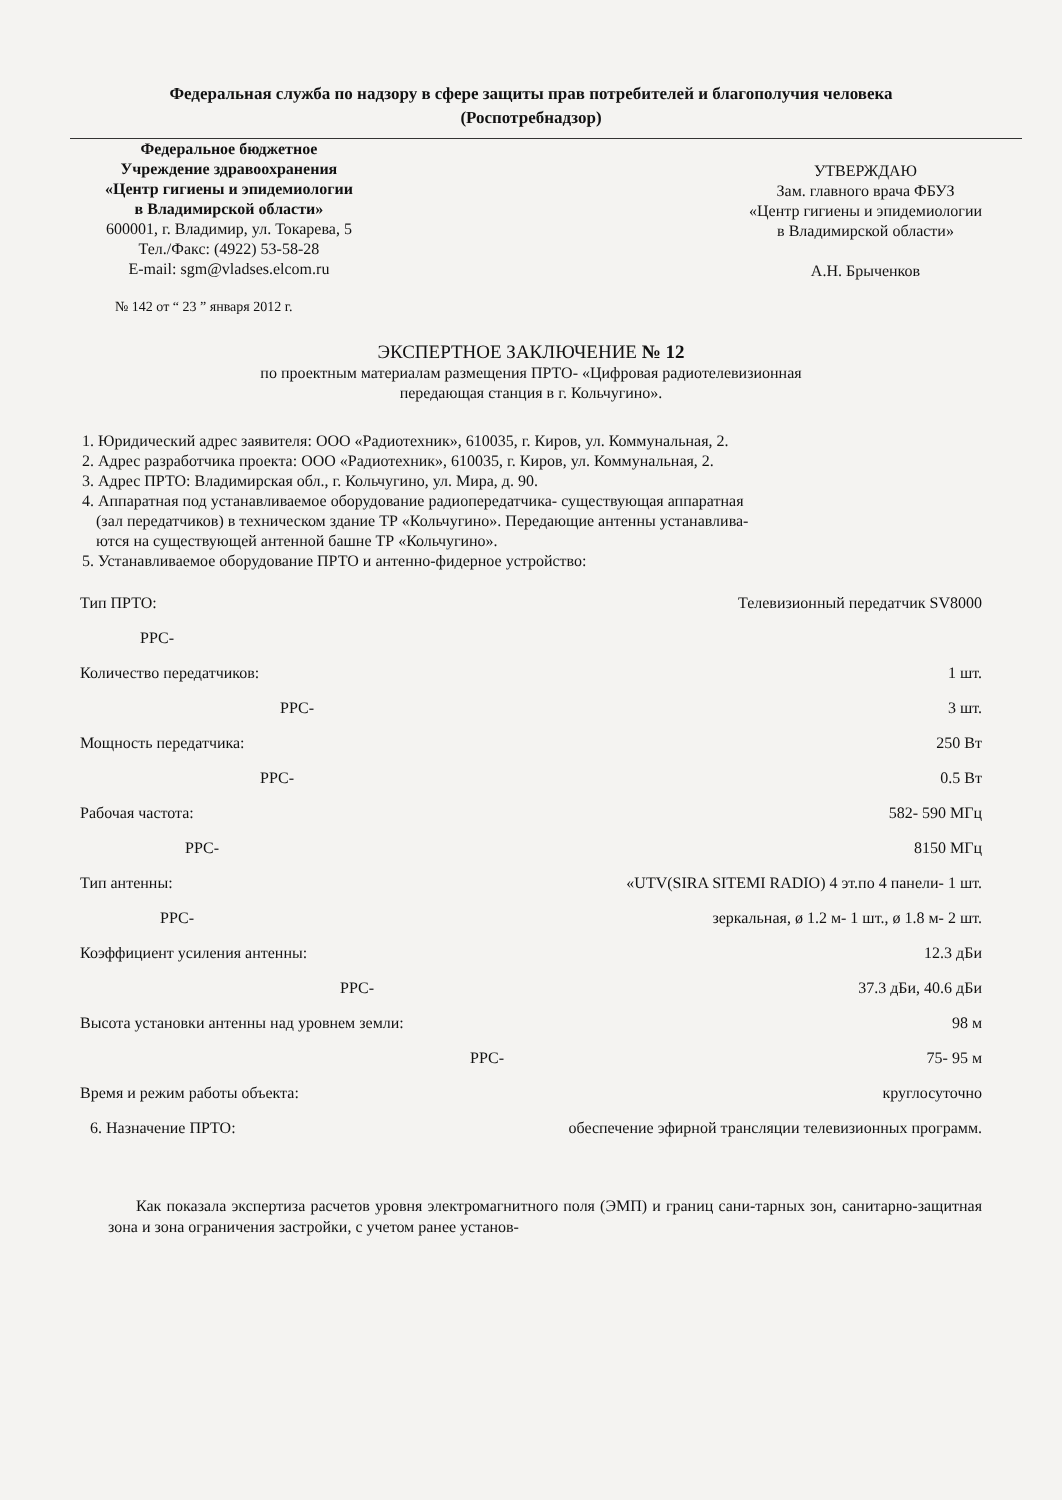Федеральная служба по надзору в сфере защиты прав потребителей и благополучия человека
(Роспотребнадзор)
Федеральное бюджетное
Учреждение здравоохранения
«Центр гигиены и эпидемиологии
в Владимирской области»
600001, г. Владимир, ул. Токарева, 5
Тел./Факс: (4922) 53-58-28
E-mail: sgm@vladses.elcom.ru
УТВЕРЖДАЮ
Зам. главного врача ФБУЗ
«Центр гигиены и эпидемиологии
в Владимирской области»
А.Н. Брыченков
№ 142 от “ 23 ” января 2012 г.
ЭКСПЕРТНОЕ ЗАКЛЮЧЕНИЕ № 12
по проектным материалам размещения ПРТО- «Цифровая радиотелевизионная
передающая станция в г. Кольчугино».
1. Юридический адрес заявителя: ООО «Радиотехник», 610035, г. Киров, ул. Коммунальная, 2.
2. Адрес разработчика проекта: ООО «Радиотехник», 610035, г. Киров, ул. Коммунальная, 2.
3. Адрес ПРТО: Владимирская обл., г. Кольчугино, ул. Мира, д. 90.
4. Аппаратная под устанавливаемое оборудование радиопередатчика- существующая аппаратная
(зал передатчиков) в техническом здание ТР «Кольчугино». Передающие антенны устанавлива-
ются на существующей антенной башне ТР «Кольчугино».
5. Устанавливаемое оборудование ПРТО и антенно-фидерное устройство:
Тип ПРТО: Телевизионный передатчик SV8000
РРС-
Количество передатчиков: 1 шт.
РРС- 3 шт.
Мощность передатчика: 250 Вт
РРС- 0.5 Вт
Рабочая частота: 582- 590 МГц
РРС- 8150 МГц
Тип антенны: «UTV(SIRA SITEMI RADIO) 4 эт.по 4 панели- 1 шт.
РРС- зеркальная, ø 1.2 м- 1 шт., ø 1.8 м- 2 шт.
Коэффициент усиления антенны: 12.3 дБи
РРС- 37.3 дБи, 40.6 дБи
Высота установки антенны над уровнем земли: 98 м
РРС- 75- 95 м
Время и режим работы объекта: круглосуточно
6. Назначение ПРТО: обеспечение эфирной трансляции телевизионных программ.
Как показала экспертиза расчетов уровня электромагнитного поля (ЭМП) и границ сани-тарных зон, санитарно-защитная зона и зона ограничения застройки, с учетом ранее установ-